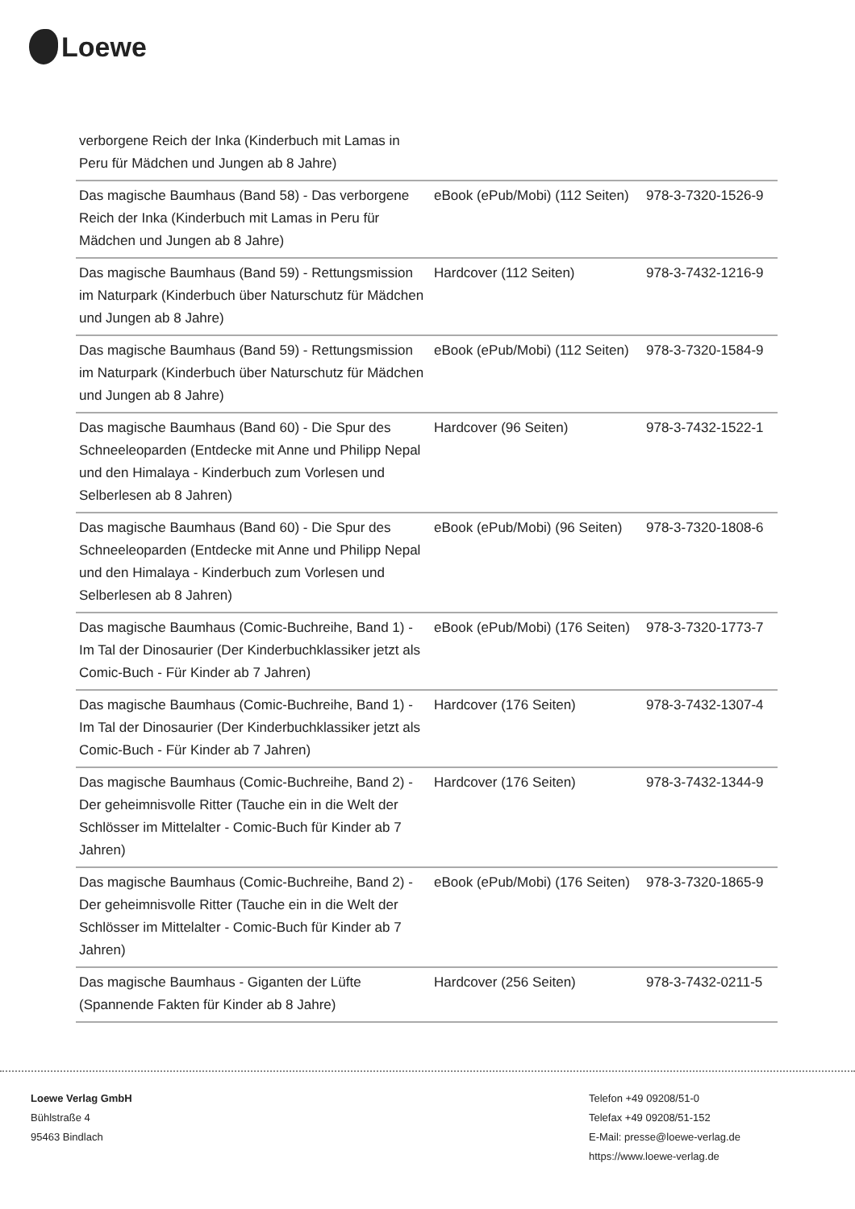Loewe
| verborgene Reich der Inka (Kinderbuch mit Lamas in Peru für Mädchen und Jungen ab 8 Jahre) | | |
| Das magische Baumhaus (Band 58) - Das verborgene Reich der Inka (Kinderbuch mit Lamas in Peru für Mädchen und Jungen ab 8 Jahre) | eBook (ePub/Mobi) (112 Seiten) | 978-3-7320-1526-9 |
| Das magische Baumhaus (Band 59) - Rettungsmission im Naturpark (Kinderbuch über Naturschutz für Mädchen und Jungen ab 8 Jahre) | Hardcover (112 Seiten) | 978-3-7432-1216-9 |
| Das magische Baumhaus (Band 59) - Rettungsmission im Naturpark (Kinderbuch über Naturschutz für Mädchen und Jungen ab 8 Jahre) | eBook (ePub/Mobi) (112 Seiten) | 978-3-7320-1584-9 |
| Das magische Baumhaus (Band 60) - Die Spur des Schneeleoparden (Entdecke mit Anne und Philipp Nepal und den Himalaya - Kinderbuch zum Vorlesen und Selberlesen ab 8 Jahren) | Hardcover (96 Seiten) | 978-3-7432-1522-1 |
| Das magische Baumhaus (Band 60) - Die Spur des Schneeleoparden (Entdecke mit Anne und Philipp Nepal und den Himalaya - Kinderbuch zum Vorlesen und Selberlesen ab 8 Jahren) | eBook (ePub/Mobi) (96 Seiten) | 978-3-7320-1808-6 |
| Das magische Baumhaus (Comic-Buchreihe, Band 1) - Im Tal der Dinosaurier (Der Kinderbuchklassiker jetzt als Comic-Buch - Für Kinder ab 7 Jahren) | eBook (ePub/Mobi) (176 Seiten) | 978-3-7320-1773-7 |
| Das magische Baumhaus (Comic-Buchreihe, Band 1) - Im Tal der Dinosaurier (Der Kinderbuchklassiker jetzt als Comic-Buch - Für Kinder ab 7 Jahren) | Hardcover (176 Seiten) | 978-3-7432-1307-4 |
| Das magische Baumhaus (Comic-Buchreihe, Band 2) - Der geheimnisvolle Ritter (Tauche ein in die Welt der Schlösser im Mittelalter - Comic-Buch für Kinder ab 7 Jahren) | Hardcover (176 Seiten) | 978-3-7432-1344-9 |
| Das magische Baumhaus (Comic-Buchreihe, Band 2) - Der geheimnisvolle Ritter (Tauche ein in die Welt der Schlösser im Mittelalter - Comic-Buch für Kinder ab 7 Jahren) | eBook (ePub/Mobi) (176 Seiten) | 978-3-7320-1865-9 |
| Das magische Baumhaus - Giganten der Lüfte (Spannende Fakten für Kinder ab 8 Jahre) | Hardcover (256 Seiten) | 978-3-7432-0211-5 |
Loewe Verlag GmbH
Bühlstraße 4
95463 Bindlach
Telefon +49 09208/51-0
Telefax +49 09208/51-152
E-Mail: presse@loewe-verlag.de
https://www.loewe-verlag.de